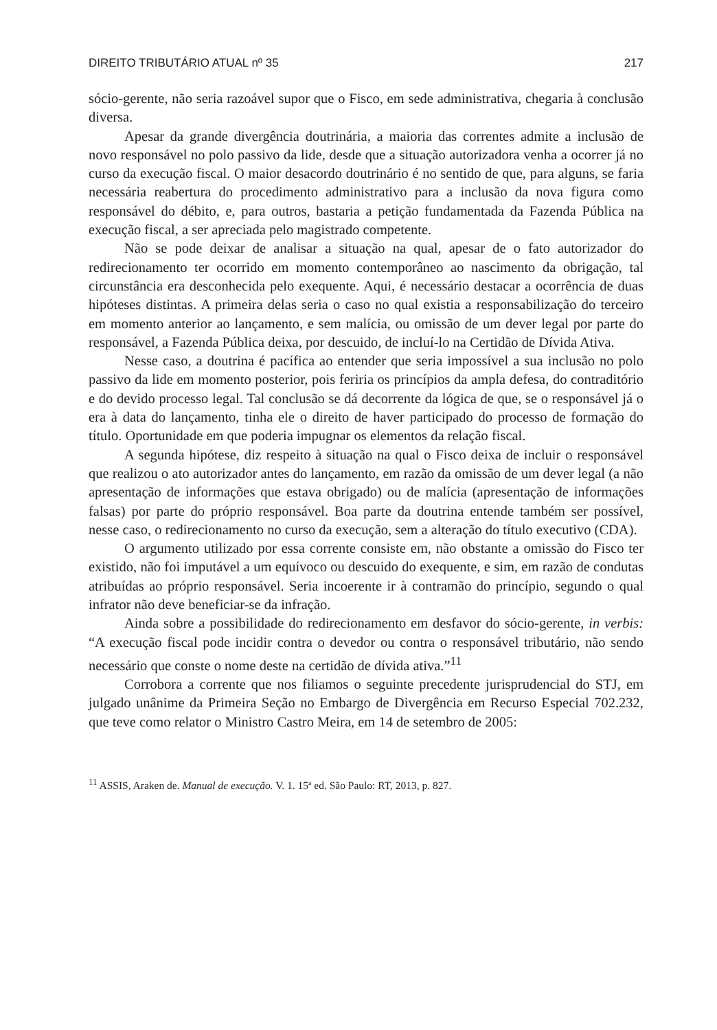DIREITO TRIBUTÁRIO ATUAL nº 35 217
sócio-gerente, não seria razoável supor que o Fisco, em sede administrativa, chegaria à conclusão diversa.
Apesar da grande divergência doutrinária, a maioria das correntes admite a inclusão de novo responsável no polo passivo da lide, desde que a situação autorizadora venha a ocorrer já no curso da execução fiscal. O maior desacordo doutrinário é no sentido de que, para alguns, se faria necessária reabertura do procedimento administrativo para a inclusão da nova figura como responsável do débito, e, para outros, bastaria a petição fundamentada da Fazenda Pública na execução fiscal, a ser apreciada pelo magistrado competente.
Não se pode deixar de analisar a situação na qual, apesar de o fato autorizador do redirecionamento ter ocorrido em momento contemporâneo ao nascimento da obrigação, tal circunstância era desconhecida pelo exequente. Aqui, é necessário destacar a ocorrência de duas hipóteses distintas. A primeira delas seria o caso no qual existia a responsabilização do terceiro em momento anterior ao lançamento, e sem malícia, ou omissão de um dever legal por parte do responsável, a Fazenda Pública deixa, por descuido, de incluí-lo na Certidão de Dívida Ativa.
Nesse caso, a doutrina é pacífica ao entender que seria impossível a sua inclusão no polo passivo da lide em momento posterior, pois feriria os princípios da ampla defesa, do contraditório e do devido processo legal. Tal conclusão se dá decorrente da lógica de que, se o responsável já o era à data do lançamento, tinha ele o direito de haver participado do processo de formação do título. Oportunidade em que poderia impugnar os elementos da relação fiscal.
A segunda hipótese, diz respeito à situação na qual o Fisco deixa de incluir o responsável que realizou o ato autorizador antes do lançamento, em razão da omissão de um dever legal (a não apresentação de informações que estava obrigado) ou de malícia (apresentação de informações falsas) por parte do próprio responsável. Boa parte da doutrina entende também ser possível, nesse caso, o redirecionamento no curso da execução, sem a alteração do título executivo (CDA).
O argumento utilizado por essa corrente consiste em, não obstante a omissão do Fisco ter existido, não foi imputável a um equívoco ou descuido do exequente, e sim, em razão de condutas atribuídas ao próprio responsável. Seria incoerente ir à contramão do princípio, segundo o qual infrator não deve beneficiar-se da infração.
Ainda sobre a possibilidade do redirecionamento em desfavor do sócio-gerente, in verbis: “A execução fiscal pode incidir contra o devedor ou contra o responsável tributário, não sendo necessário que conste o nome deste na certidão de dívida ativa.”<sup>11</sup>
Corrobora a corrente que nos filiamos o seguinte precedente jurisprudencial do STJ, em julgado unânime da Primeira Seção no Embargo de Divergência em Recurso Especial 702.232, que teve como relator o Ministro Castro Meira, em 14 de setembro de 2005:
<sup>11</sup> ASSIS, Araken de. Manual de execução. V. 1. 15ª ed. São Paulo: RT, 2013, p. 827.